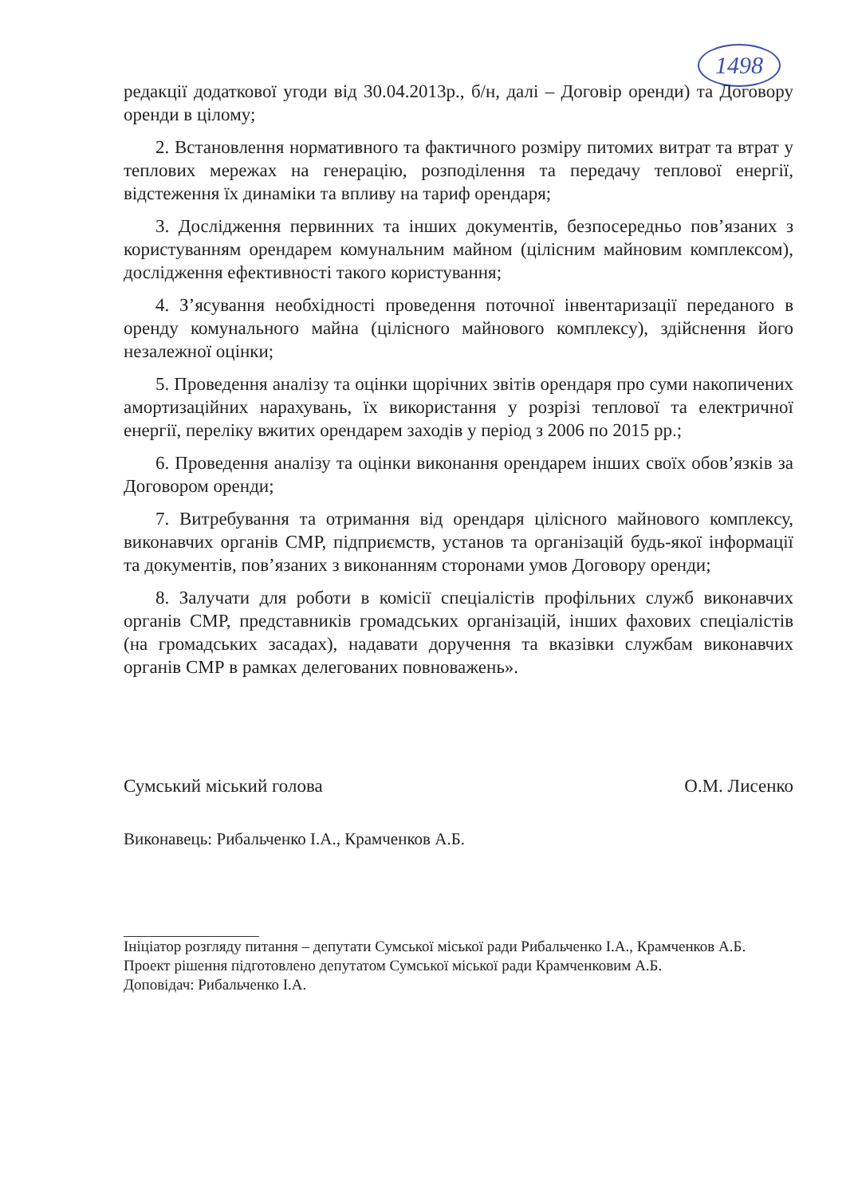1498
редакції додаткової угоди від 30.04.2013р., б/н, далі – Договір оренди) та Договору оренди в цілому;
2. Встановлення нормативного та фактичного розміру питомих витрат та втрат у теплових мережах на генерацію, розподілення та передачу теплової енергії, відстеження їх динаміки та впливу на тариф орендаря;
3. Дослідження первинних та інших документів, безпосередньо пов’язаних з користуванням орендарем комунальним майном (цілісним майновим комплексом), дослідження ефективності такого користування;
4. З’ясування необхідності проведення поточної інвентаризації переданого в оренду комунального майна (цілісного майнового комплексу), здійснення його незалежної оцінки;
5. Проведення аналізу та оцінки щорічних звітів орендаря про суми накопичених амортизаційних нарахувань, їх використання у розрізі теплової та електричної енергії, переліку вжитих орендарем заходів у період з 2006 по 2015 рр.;
6. Проведення аналізу та оцінки виконання орендарем інших своїх обов’язків за Договором оренди;
7. Витребування та отримання від орендаря цілісного майнового комплексу, виконавчих органів СМР, підприємств, установ та організацій будь-якої інформації та документів, пов’язаних з виконанням сторонами умов Договору оренди;
8. Залучати для роботи в комісії спеціалістів профільних служб виконавчих органів СМР, представників громадських організацій, інших фахових спеціалістів (на громадських засадах), надавати доручення та вказівки службам виконавчих органів СМР в рамках делегованих повноважень».
Сумський міський голова О.М. Лисенко
Виконавець: Рибальченко І.А., Крамченков А.Б.
Ініціатор розгляду питання – депутати Сумської міської ради Рибальченко І.А., Крамченков А.Б.
Проект рішення підготовлено депутатом Сумської міської ради Крамченковим А.Б.
Доповідач: Рибальченко І.А.